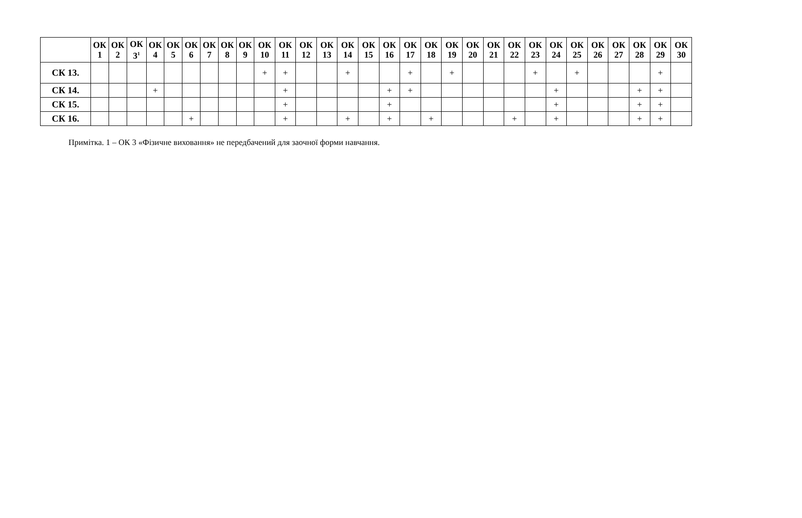| | ОК 1 | ОК 2 | ОК 3<sup>1</sup> | ОК 4 | ОК 5 | ОК 6 | ОК 7 | ОК 8 | ОК 9 | ОК 10 | ОК 11 | ОК 12 | ОК 13 | ОК 14 | ОК 15 | ОК 16 | ОК 17 | ОК 18 | ОК 19 | ОК 20 | ОК 21 | ОК 22 | ОК 23 | ОК 24 | ОК 25 | ОК 26 | ОК 27 | ОК 28 | ОК 29 | ОК 30 |
| --- | --- | --- | --- | --- | --- | --- | --- | --- | --- | --- | --- | --- | --- | --- | --- | --- | --- | --- | --- | --- | --- | --- | --- | --- | --- | --- | --- | --- | --- | --- |
| СК 13. | | | | | | | | | | + | + | | | + | | | + | | + | | | | + | | + | | | | + | |
| СК 14. | | | | + | | | | | | | + | | | | | + | + | | | | | | | + | | | | + | + | |
| СК 15. | | | | | | | | | | | + | | | | | + | | | | | | | | + | | | | + | + | |
| СК 16. | | | | | | + | | | | | + | | | + | | + | | + | | | | + | | + | | | | + | + | |
Примітка. 1 – ОК 3 «Фізичне виховання» не передбачений для заочної форми навчання.